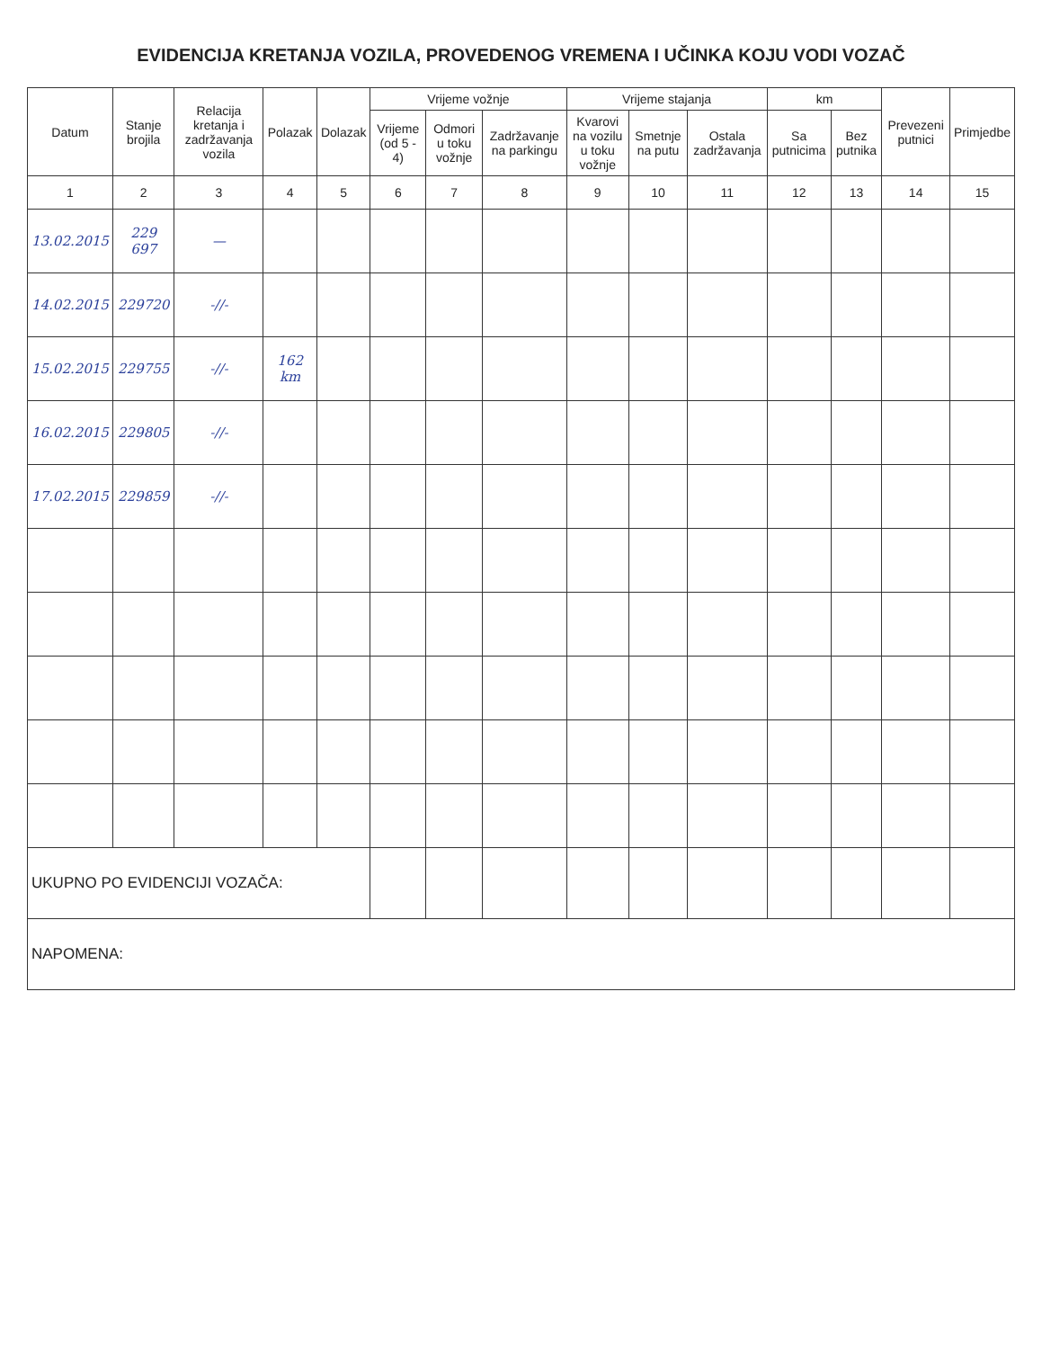EVIDENCIJA KRETANJA VOZILA, PROVEDENOG VREMENA I UČINKA KOJU VODI VOZAČ
| Datum | Stanje brojila | Relacija kretanja i zadržavanja vozila | Polazak | Dolazak | Vrijeme vožnje | | | Vrijeme stajanja | | | km | | Prevezeni putnici | Primjedbe |
| --- | --- | --- | --- | --- | --- | --- | --- | --- | --- | --- | --- | --- | --- | --- |
| | | | | | Vrijeme (od 5 - 4) | Odmori u toku vožnje | Zadržavanje na parkingu | Kvarovi na vozilu u toku vožnje | Smetnje na putu | Ostala zadržavanja | Sa putnicima | Bez putnika | | |
| 1 | 2 | 3 | 4 | 5 | 6 | 7 | 8 | 9 | 10 | 11 | 12 | 13 | 14 | 15 |
| 13.02.2015 | 229 697 | — | | | | | | | | | | | | |
| 14.02.2015 | 229720 | -//- | | | | | | | | | | | | |
| 15.02.2015 | 229755 | -//- | 162 km | | | | | | | | | | | |
| 16.02.2015 | 229805 | -//- | | | | | | | | | | | | |
| 17.02.2015 | 229859 | -//- | | | | | | | | | | | | |
| UKUPNO PO EVIDENCIJI VOZAČA: | | | | | | | | | | | | | | |
| NAPOMENA: | | | | | | | | | | | | | | |